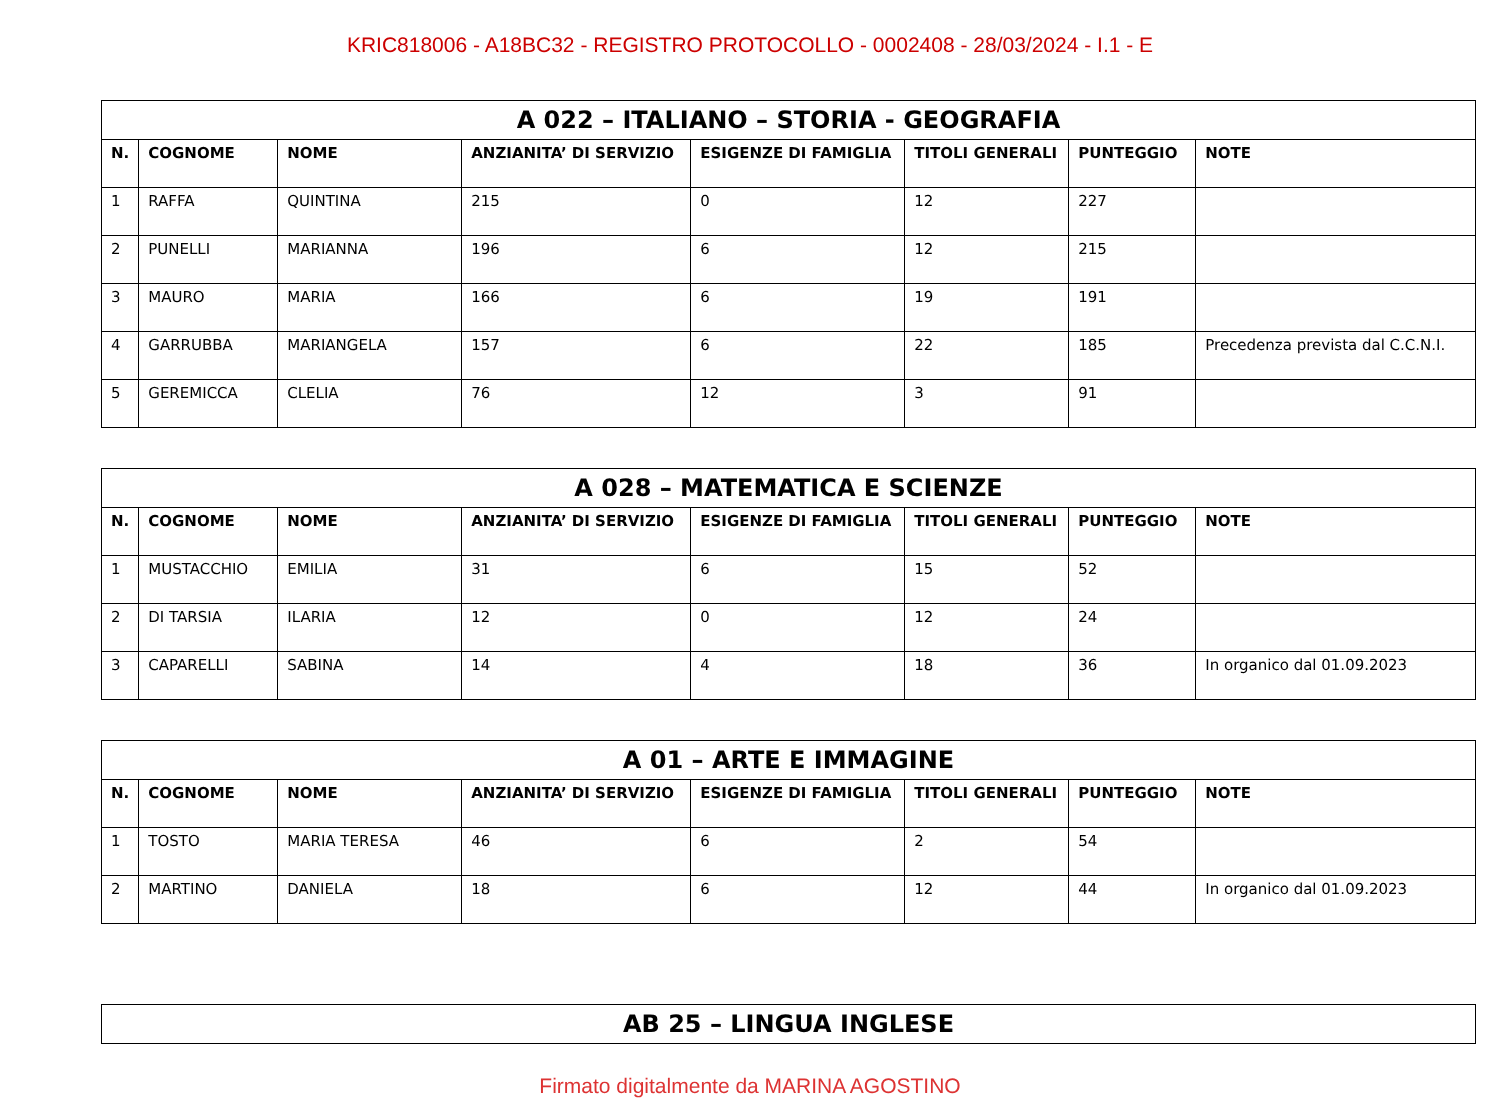KRIC818006 - A18BC32 - REGISTRO PROTOCOLLO - 0002408 - 28/03/2024 - I.1 - E
| A 022 – ITALIANO – STORIA - GEOGRAFIA | | | | | | | |
| --- | --- | --- | --- | --- | --- | --- | --- |
| N. | COGNOME | NOME | ANZIANITA’ DI SERVIZIO | ESIGENZE DI FAMIGLIA | TITOLI GENERALI | PUNTEGGIO | NOTE |
| 1 | RAFFA | QUINTINA | 215 | 0 | 12 | 227 | |
| 2 | PUNELLI | MARIANNA | 196 | 6 | 12 | 215 | |
| 3 | MAURO | MARIA | 166 | 6 | 19 | 191 | |
| 4 | GARRUBBA | MARIANGELA | 157 | 6 | 22 | 185 | Precedenza prevista dal C.C.N.I. |
| 5 | GEREMICCA | CLELIA | 76 | 12 | 3 | 91 | |
| A 028 – MATEMATICA E SCIENZE | | | | | | | |
| --- | --- | --- | --- | --- | --- | --- | --- |
| N. | COGNOME | NOME | ANZIANITA’ DI SERVIZIO | ESIGENZE DI FAMIGLIA | TITOLI GENERALI | PUNTEGGIO | NOTE |
| 1 | MUSTACCHIO | EMILIA | 31 | 6 | 15 | 52 | |
| 2 | DI TARSIA | ILARIA | 12 | 0 | 12 | 24 | |
| 3 | CAPARELLI | SABINA | 14 | 4 | 18 | 36 | In organico dal 01.09.2023 |
| A 01 – ARTE E IMMAGINE | | | | | | | |
| --- | --- | --- | --- | --- | --- | --- | --- |
| N. | COGNOME | NOME | ANZIANITA’ DI SERVIZIO | ESIGENZE DI FAMIGLIA | TITOLI GENERALI | PUNTEGGIO | NOTE |
| 1 | TOSTO | MARIA TERESA | 46 | 6 | 2 | 54 | |
| 2 | MARTINO | DANIELA | 18 | 6 | 12 | 44 | In organico dal 01.09.2023 |
| AB 25 – LINGUA INGLESE |
| --- |
Firmato digitalmente da MARINA AGOSTINO